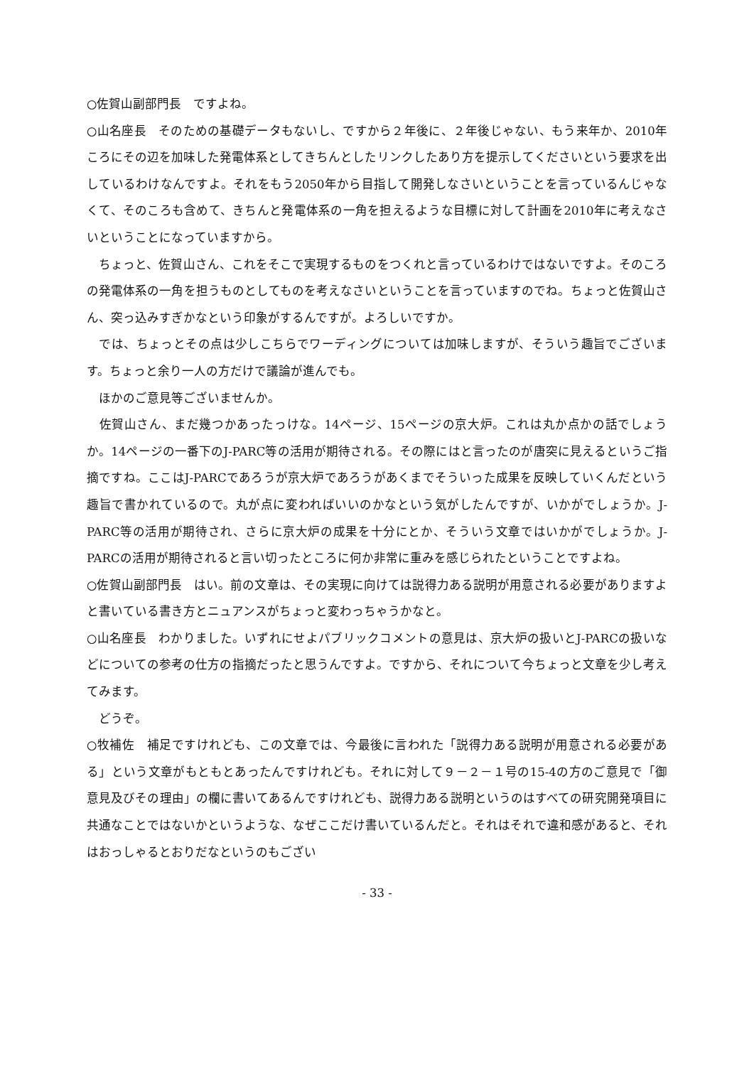○佐賀山副部門長　ですよね。
○山名座長　そのための基礎データもないし、ですから２年後に、２年後じゃない、もう来年か、2010年ころにその辺を加味した発電体系としてきちんとしたリンクしたあり方を提示してくださいという要求を出しているわけなんですよ。それをもう2050年から目指して開発しなさいということを言っているんじゃなくて、そのころも含めて、きちんと発電体系の一角を担えるような目標に対して計画を2010年に考えなさいということになっていますから。
　ちょっと、佐賀山さん、これをそこで実現するものをつくれと言っているわけではないですよ。そのころの発電体系の一角を担うものとしてものを考えなさいということを言っていますのでね。ちょっと佐賀山さん、突っ込みすぎかなという印象がするんですが。よろしいですか。
　では、ちょっとその点は少しこちらでワーディングについては加味しますが、そういう趣旨でございます。ちょっと余り一人の方だけで議論が進んでも。
　ほかのご意見等ございませんか。
　佐賀山さん、まだ幾つかあったっけな。14ページ、15ページの京大炉。これは丸か点かの話でしょうか。14ページの一番下のJ-PARC等の活用が期待される。その際にはと言ったのが唐突に見えるというご指摘ですね。ここはJ-PARCであろうが京大炉であろうがあくまでそういった成果を反映していくんだという趣旨で書かれているので。丸が点に変わればいいのかなという気がしたんですが、いかがでしょうか。J-PARC等の活用が期待され、さらに京大炉の成果を十分にとか、そういう文章ではいかがでしょうか。J-PARCの活用が期待されると言い切ったところに何か非常に重みを感じられたということですよね。
○佐賀山副部門長　はい。前の文章は、その実現に向けては説得力ある説明が用意される必要がありますよと書いている書き方とニュアンスがちょっと変わっちゃうかなと。
○山名座長　わかりました。いずれにせよパブリックコメントの意見は、京大炉の扱いとJ-PARCの扱いなどについての参考の仕方の指摘だったと思うんですよ。ですから、それについて今ちょっと文章を少し考えてみます。
　どうぞ。
○牧補佐　補足ですけれども、この文章では、今最後に言われた「説得力ある説明が用意される必要がある」という文章がもともとあったんですけれども。それに対して９－２－１号の15-4の方のご意見で「御意見及びその理由」の欄に書いてあるんですけれども、説得力ある説明というのはすべての研究開発項目に共通なことではないかというような、なぜここだけ書いているんだと。それはそれで違和感があると、それはおっしゃるとおりだなというのもござい
- 33 -